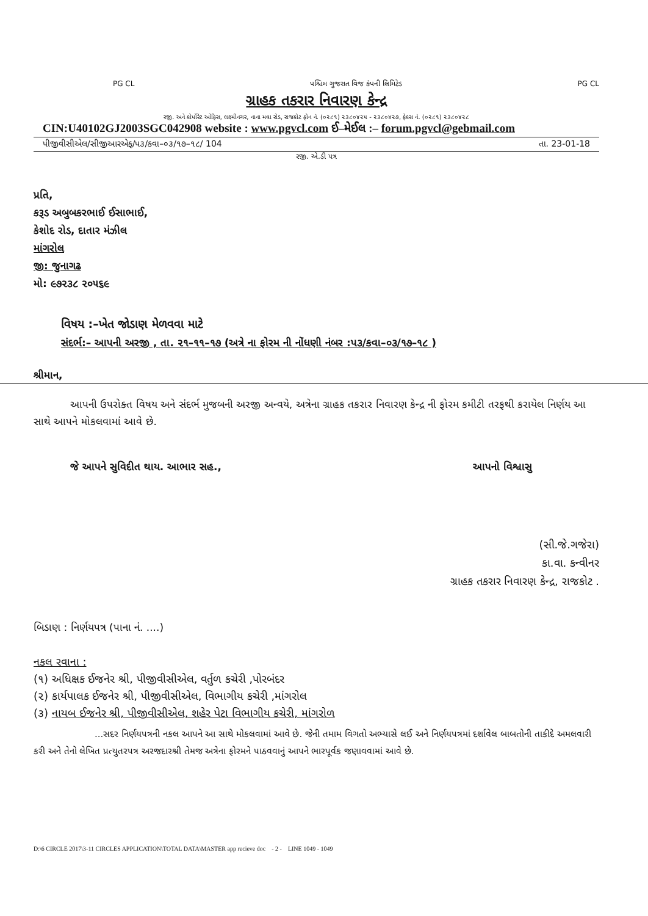PG CL પશ્ચિમ ગુજરાત વિજ કંપની લિમિટેડ PG CL
ગ્રાહક તકરાર નિવારણ કેન્દ્ર
રજી. અને કોર્પોરેટ ઓફિસ, લક્ષ્મીનગર, નાના મવા રોડ, રાજકોટ ફોન નં. (૦૨૮૧) ૨૩૮૦૪૨૫ - ૨૩૮૦૪૨૭, ફેક્સ નં. (૦૨૮૧) ૨૩૮૦૪૨૮
CIN:U40102GJ2003SGC042908 website : www.pgvcl.com ઈ–મેઈલ :– forum.pgvcl@gebmail.com
પીજીવીસીએલ/સીજીઆરએફ/પ૩/કવા–૦૩/૧૭–૧૮/ 104 તા. 23-01-18
રજી. એ.ડી પત્ર
પ્રતિ,
કરૂડ અબુબકરભાઈ ઈસાભાઈ,
કેશોદ રોડ, દાતાર મંઝીલ
માંગરોલ
જી: જુનાગઢ
મો: ૯૭૨૩૮ ૨૦૫૬૯
વિષય :–ખેત જોડાણ મેળવવા માટે
સંદર્ભ:– આપની અરજી , તા. ૨૧–૧૧–૧૭ (અત્રે ના ફોરમ ની નોંધણી નંબર :પ૩/કવા–૦૩/૧૭–૧૮ )
શ્રીમાન,
આપની ઉપરોક્ત વિષય અને સંદર્ભ મુજબની અરજી અન્વયે, અત્રેના ગ્રાહક તકરાર નિવારણ કેન્દ્ર ની ફોરમ કમીટી તરફથી કરાયેલ નિર્ણય આ સાથે આપને મોકલવામાં આવે છે.
જે આપને સુવિદીત થાય. આભાર સહ., આપનો વિશ્વાસુ
(સી.જે.ગજેરા)
કા.વા. કન્વીનર
ગ્રાહક તકરાર નિવારણ કેન્દ્ર, રાજકોટ .
બિડાણ : નિર્ણયપત્ર (પાના નં. ....)
નકલ રવાના :
(૧) અધિક્ષક ઈજનેર શ્રી, પીજીવીસીએલ, વર્તુળ કચેરી ,પોરબંદર
(૨) કાર્યપાલક ઈજનેર શ્રી, પીજીવીસીએલ, વિભાગીય કચેરી ,માંગરોલ
(૩) નાયબ ઈજનેર શ્રી, પીજીવીસીએલ, શહેર પેટા વિભાગીય કચેરી, માંગરોળ
...સદર નિર્ણયપત્રની નકલ આપને આ સાથે મોકલવામાં આવે છે. જેની તમામ વિગતો અભ્યાસે લઈ અને નિર્ણયપત્રમાં દર્શાવેલ બાબતોની તાકીદે અમલવારી કરી અને તેનો લેખિત પ્રત્યુતરપત્ર અરજદારશ્રી તેમજ અત્રેના ફોરમને પાઠવવાનું આપને ભારપૂર્વક જણાવવામાં આવે છે.
D:\6 CIRCLE 2017\3-11 CIRCLES APPLICATION\TOTAL DATA\MASTER app recieve doc - 2 - LINE 1049 - 1049